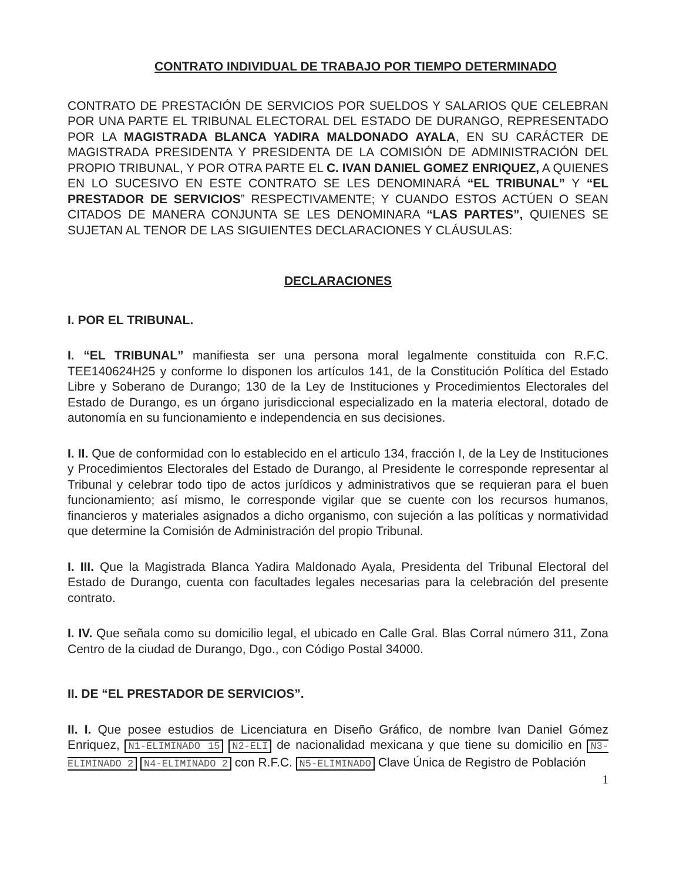CONTRATO INDIVIDUAL DE TRABAJO POR TIEMPO DETERMINADO
CONTRATO DE PRESTACIÓN DE SERVICIOS POR SUELDOS Y SALARIOS QUE CELEBRAN POR UNA PARTE EL TRIBUNAL ELECTORAL DEL ESTADO DE DURANGO, REPRESENTADO POR LA MAGISTRADA BLANCA YADIRA MALDONADO AYALA, EN SU CARÁCTER DE MAGISTRADA PRESIDENTA Y PRESIDENTA DE LA COMISIÓN DE ADMINISTRACIÓN DEL PROPIO TRIBUNAL, Y POR OTRA PARTE EL C. IVAN DANIEL GOMEZ ENRIQUEZ, A QUIENES EN LO SUCESIVO EN ESTE CONTRATO SE LES DENOMINARÁ “EL TRIBUNAL” Y “EL PRESTADOR DE SERVICIOS” RESPECTIVAMENTE; Y CUANDO ESTOS ACTÚEN O SEAN CITADOS DE MANERA CONJUNTA SE LES DENOMINARA “LAS PARTES”, QUIENES SE SUJETAN AL TENOR DE LAS SIGUIENTES DECLARACIONES Y CLÁUSULAS:
DECLARACIONES
I. POR EL TRIBUNAL.
I. “EL TRIBUNAL” manifiesta ser una persona moral legalmente constituida con R.F.C. TEE140624H25 y conforme lo disponen los artículos 141, de la Constitución Política del Estado Libre y Soberano de Durango; 130 de la Ley de Instituciones y Procedimientos Electorales del Estado de Durango, es un órgano jurisdiccional especializado en la materia electoral, dotado de autonomía en su funcionamiento e independencia en sus decisiones.
I. II. Que de conformidad con lo establecido en el articulo 134, fracción I, de la Ley de Instituciones y Procedimientos Electorales del Estado de Durango, al Presidente le corresponde representar al Tribunal y celebrar todo tipo de actos jurídicos y administrativos que se requieran para el buen funcionamiento; así mismo, le corresponde vigilar que se cuente con los recursos humanos, financieros y materiales asignados a dicho organismo, con sujeción a las políticas y normatividad que determine la Comisión de Administración del propio Tribunal.
I. III. Que la Magistrada Blanca Yadira Maldonado Ayala, Presidenta del Tribunal Electoral del Estado de Durango, cuenta con facultades legales necesarias para la celebración del presente contrato.
I. IV. Que señala como su domicilio legal, el ubicado en Calle Gral. Blas Corral número 311, Zona Centro de la ciudad de Durango, Dgo., con Código Postal 34000.
II. DE “EL PRESTADOR DE SERVICIOS”.
II. I. Que posee estudios de Licenciatura en Diseño Gráfico, de nombre Ivan Daniel Gómez Enriquez, N1-ELIMINADO 15 N2-ELI de nacionalidad mexicana y que tiene su domicilio en N3-ELIMINADO 2 N4-ELIMINADO 2 con R.F.C. N5-ELIMINADO Clave Única de Registro de Población
1